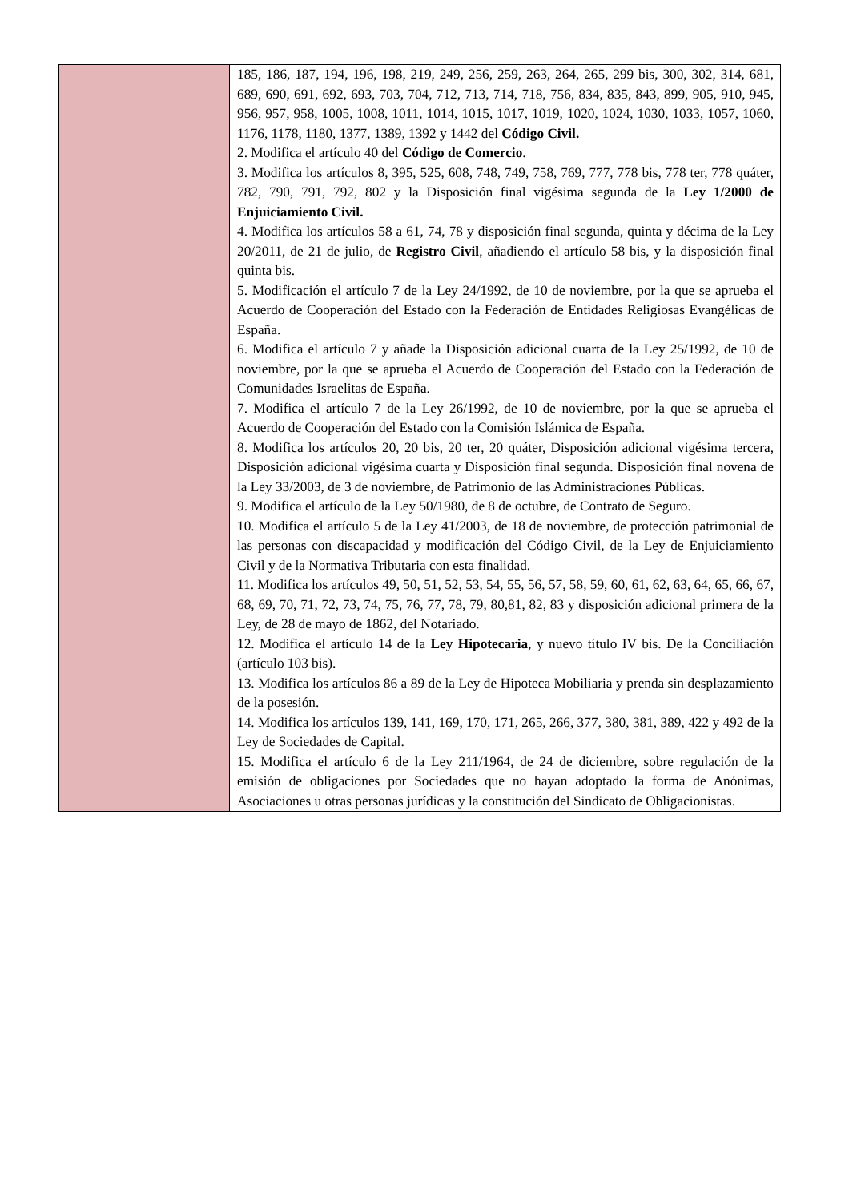| | 185, 186, 187, 194, 196, 198, 219, 249, 256, 259, 263, 264, 265, 299 bis, 300, 302, 314, 681, 689, 690, 691, 692, 693, 703, 704, 712, 713, 714, 718, 756, 834, 835, 843, 899, 905, 910, 945, 956, 957, 958, 1005, 1008, 1011, 1014, 1015, 1017, 1019, 1020, 1024, 1030, 1033, 1057, 1060, 1176, 1178, 1180, 1377, 1389, 1392 y 1442 del Código Civil. 2. Modifica el artículo 40 del Código de Comercio . 3. Modifica los artículos 8, 395, 525, 608, 748, 749, 758, 769, 777, 778 bis, 778 ter, 778 quáter, 782, 790, 791, 792, 802 y la Disposición final vigésima segunda de la Ley 1/2000 de Enjuiciamiento Civil. 4. Modifica los artículos 58 a 61, 74, 78 y disposición final segunda, quinta y décima de la Ley 20/2011, de 21 de julio, de Registro Civil , añadiendo el artículo 58 bis, y la disposición final quinta bis. 5. Modificación el artículo 7 de la Ley 24/1992, de 10 de noviembre, por la que se aprueba el Acuerdo de Cooperación del Estado con la Federación de Entidades Religiosas Evangélicas de España. 6. Modifica el artículo 7 y añade la Disposición adicional cuarta de la Ley 25/1992, de 10 de noviembre, por la que se aprueba el Acuerdo de Cooperación del Estado con la Federación de Comunidades Israelitas de España. 7. Modifica el artículo 7 de la Ley 26/1992, de 10 de noviembre, por la que se aprueba el Acuerdo de Cooperación del Estado con la Comisión Islámica de España. 8. Modifica los artículos 20, 20 bis, 20 ter, 20 quáter, Disposición adicional vigésima tercera, Disposición adicional vigésima cuarta y Disposición final segunda. Disposición final novena de la Ley 33/2003, de 3 de noviembre, de Patrimonio de las Administraciones Públicas. 9. Modifica el artículo de la Ley 50/1980, de 8 de octubre, de Contrato de Seguro. 10. Modifica el artículo 5 de la Ley 41/2003, de 18 de noviembre, de protección patrimonial de las personas con discapacidad y modificación del Código Civil, de la Ley de Enjuiciamiento Civil y de la Normativa Tributaria con esta finalidad. 11. Modifica los artículos 49, 50, 51, 52, 53, 54, 55, 56, 57, 58, 59, 60, 61, 62, 63, 64, 65, 66, 67, 68, 69, 70, 71, 72, 73, 74, 75, 76, 77, 78, 79, 80,81, 82, 83 y disposición adicional primera de la Ley, de 28 de mayo de 1862, del Notariado. 12. Modifica el artículo 14 de la Ley Hipotecaria , y nuevo título IV bis. De la Conciliación (artículo 103 bis). 13. Modifica los artículos 86 a 89 de la Ley de Hipoteca Mobiliaria y prenda sin desplazamiento de la posesión. 14. Modifica los artículos 139, 141, 169, 170, 171, 265, 266, 377, 380, 381, 389, 422 y 492 de la Ley de Sociedades de Capital. 15. Modifica el artículo 6 de la Ley 211/1964, de 24 de diciembre, sobre regulación de la emisión de obligaciones por Sociedades que no hayan adoptado la forma de Anónimas, Asociaciones u otras personas jurídicas y la constitución del Sindicato de Obligacionistas. |